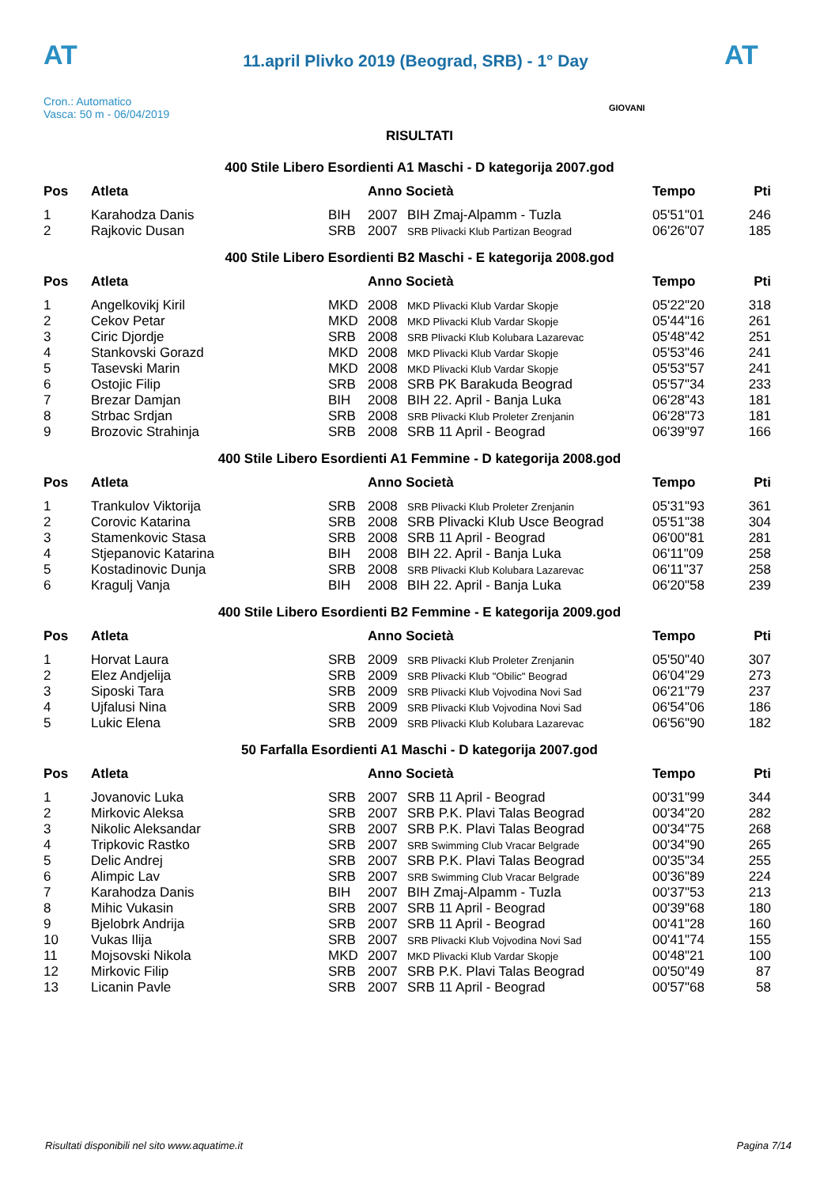AT
11.april Plivko 2019 (Beograd, SRB) - 1° Day
AT
Cron.: Automatico
Vasca: 50 m - 06/04/2019
GIOVANI
RISULTATI
400 Stile Libero Esordienti A1 Maschi - D kategorija 2007.god
| Pos | Atleta | | Anno Società | | Tempo | Pti |
| --- | --- | --- | --- | --- | --- | --- |
| 1 | Karahodza Danis | BIH | 2007 | BIH Zmaj-Alpamm - Tuzla | 05'51"01 | 246 |
| 2 | Rajkovic Dusan | SRB | 2007 | SRB Plivacki Klub Partizan Beograd | 06'26"07 | 185 |
400 Stile Libero Esordienti B2 Maschi - E kategorija 2008.god
| Pos | Atleta | | Anno Società | | Tempo | Pti |
| --- | --- | --- | --- | --- | --- | --- |
| 1 | Angelkovikj Kiril | MKD | 2008 | MKD Plivacki Klub Vardar Skopje | 05'22"20 | 318 |
| 2 | Cekov Petar | MKD | 2008 | MKD Plivacki Klub Vardar Skopje | 05'44"16 | 261 |
| 3 | Ciric Djordje | SRB | 2008 | SRB Plivacki Klub Kolubara Lazarevac | 05'48"42 | 251 |
| 4 | Stankovski Gorazd | MKD | 2008 | MKD Plivacki Klub Vardar Skopje | 05'53"46 | 241 |
| 5 | Tasevski Marin | MKD | 2008 | MKD Plivacki Klub Vardar Skopje | 05'53"57 | 241 |
| 6 | Ostojic Filip | SRB | 2008 | SRB PK Barakuda Beograd | 05'57"34 | 233 |
| 7 | Brezar Damjan | BIH | 2008 | BIH 22. April - Banja Luka | 06'28"43 | 181 |
| 8 | Strbac Srdjan | SRB | 2008 | SRB Plivacki Klub Proleter Zrenjanin | 06'28"73 | 181 |
| 9 | Brozovic Strahinja | SRB | 2008 | SRB 11 April - Beograd | 06'39"97 | 166 |
400 Stile Libero Esordienti A1 Femmine - D kategorija 2008.god
| Pos | Atleta | | Anno Società | | Tempo | Pti |
| --- | --- | --- | --- | --- | --- | --- |
| 1 | Trankulov Viktorija | SRB | 2008 | SRB Plivacki Klub Proleter Zrenjanin | 05'31"93 | 361 |
| 2 | Corovic Katarina | SRB | 2008 | SRB Plivacki Klub Usce Beograd | 05'51"38 | 304 |
| 3 | Stamenkovic Stasa | SRB | 2008 | SRB 11 April - Beograd | 06'00"81 | 281 |
| 4 | Stjepanovic Katarina | BIH | 2008 | BIH 22. April - Banja Luka | 06'11"09 | 258 |
| 5 | Kostadinovic Dunja | SRB | 2008 | SRB Plivacki Klub Kolubara Lazarevac | 06'11"37 | 258 |
| 6 | Kragulj Vanja | BIH | 2008 | BIH 22. April - Banja Luka | 06'20"58 | 239 |
400 Stile Libero Esordienti B2 Femmine - E kategorija 2009.god
| Pos | Atleta | | Anno Società | | Tempo | Pti |
| --- | --- | --- | --- | --- | --- | --- |
| 1 | Horvat Laura | SRB | 2009 | SRB Plivacki Klub Proleter Zrenjanin | 05'50"40 | 307 |
| 2 | Elez Andjelija | SRB | 2009 | SRB Plivacki Klub "Obilic" Beograd | 06'04"29 | 273 |
| 3 | Siposki Tara | SRB | 2009 | SRB Plivacki Klub Vojvodina Novi Sad | 06'21"79 | 237 |
| 4 | Ujfalusi Nina | SRB | 2009 | SRB Plivacki Klub Vojvodina Novi Sad | 06'54"06 | 186 |
| 5 | Lukic Elena | SRB | 2009 | SRB Plivacki Klub Kolubara Lazarevac | 06'56"90 | 182 |
50 Farfalla Esordienti A1 Maschi - D kategorija 2007.god
| Pos | Atleta | | Anno Società | | Tempo | Pti |
| --- | --- | --- | --- | --- | --- | --- |
| 1 | Jovanovic Luka | SRB | 2007 | SRB 11 April - Beograd | 00'31"99 | 344 |
| 2 | Mirkovic Aleksa | SRB | 2007 | SRB P.K. Plavi Talas Beograd | 00'34"20 | 282 |
| 3 | Nikolic Aleksandar | SRB | 2007 | SRB P.K. Plavi Talas Beograd | 00'34"75 | 268 |
| 4 | Tripkovic Rastko | SRB | 2007 | SRB Swimming Club Vracar Belgrade | 00'34"90 | 265 |
| 5 | Delic Andrej | SRB | 2007 | SRB P.K. Plavi Talas Beograd | 00'35"34 | 255 |
| 6 | Alimpic Lav | SRB | 2007 | SRB Swimming Club Vracar Belgrade | 00'36"89 | 224 |
| 7 | Karahodza Danis | BIH | 2007 | BIH Zmaj-Alpamm - Tuzla | 00'37"53 | 213 |
| 8 | Mihic Vukasin | SRB | 2007 | SRB 11 April - Beograd | 00'39"68 | 180 |
| 9 | Bjelobrk Andrija | SRB | 2007 | SRB 11 April - Beograd | 00'41"28 | 160 |
| 10 | Vukas Ilija | SRB | 2007 | SRB Plivacki Klub Vojvodina Novi Sad | 00'41"74 | 155 |
| 11 | Mojsovski Nikola | MKD | 2007 | MKD Plivacki Klub Vardar Skopje | 00'48"21 | 100 |
| 12 | Mirkovic Filip | SRB | 2007 | SRB P.K. Plavi Talas Beograd | 00'50"49 | 87 |
| 13 | Licanin Pavle | SRB | 2007 | SRB 11 April - Beograd | 00'57"68 | 58 |
Risultati disponibili nel sito www.aquatime.it Pagina 7/14